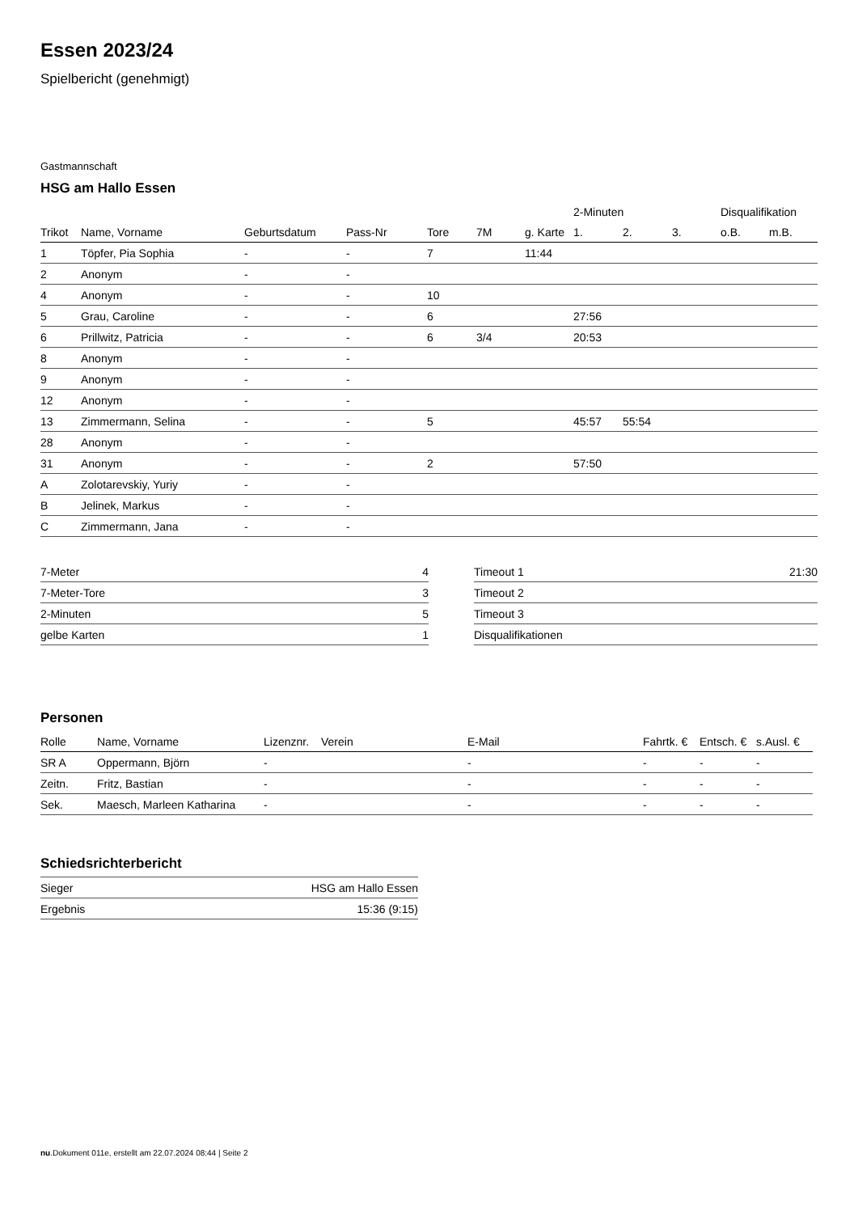Essen 2023/24
Spielbericht (genehmigt)
Gastmannschaft
HSG am Hallo Essen
| | | | | | | | 2-Minuten | | | Disqualifikation | |
| --- | --- | --- | --- | --- | --- | --- | --- | --- | --- | --- | --- |
| Trikot | Name, Vorname | Geburtsdatum | Pass-Nr | Tore | 7M | g. Karte | 1. | 2. | 3. | o.B. | m.B. |
| 1 | Töpfer, Pia Sophia | - | - | 7 | | 11:44 | | | | | |
| 2 | Anonym | - | - | | | | | | | | |
| 4 | Anonym | - | - | 10 | | | | | | | |
| 5 | Grau, Caroline | - | - | 6 | | | 27:56 | | | | |
| 6 | Prillwitz, Patricia | - | - | 6 | 3/4 | | 20:53 | | | | |
| 8 | Anonym | - | - | | | | | | | | |
| 9 | Anonym | - | - | | | | | | | | |
| 12 | Anonym | - | - | | | | | | | | |
| 13 | Zimmermann, Selina | - | - | 5 | | | 45:57 | 55:54 | | | |
| 28 | Anonym | - | - | | | | | | | | |
| 31 | Anonym | - | - | 2 | | | 57:50 | | | | |
| A | Zolotarevskiy, Yuriy | - | - | | | | | | | | |
| B | Jelinek, Markus | - | - | | | | | | | | |
| C | Zimmermann, Jana | - | - | | | | | | | | |
| 7-Meter | 4 |
| 7-Meter-Tore | 3 |
| 2-Minuten | 5 |
| gelbe Karten | 1 |
| Timeout 1 | 21:30 |
| Timeout 2 | |
| Timeout 3 | |
| Disqualifikationen | |
Personen
| Rolle | Name, Vorname | Lizenznr. | Verein | E-Mail | Fahrtk. € | Entsch. € | s.Ausl. € |
| --- | --- | --- | --- | --- | --- | --- | --- |
| SR A | Oppermann, Björn | - | | - | - | - | - |
| Zeitn. | Fritz, Bastian | - | | - | - | - | - |
| Sek. | Maesch, Marleen Katharina | - | | - | - | - | - |
Schiedsrichterbericht
| Sieger | HSG am Hallo Essen |
| Ergebnis | 15:36 (9:15) |
nu.Dokument 011e, erstellt am 22.07.2024 08:44 | Seite 2